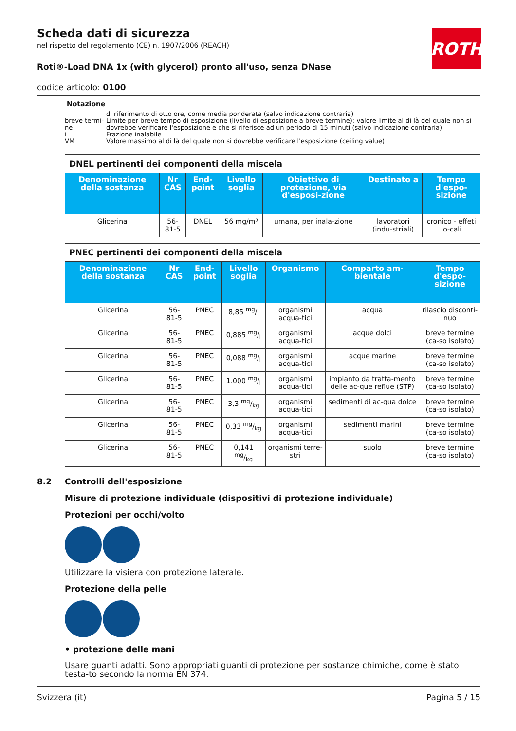ROTH
Scheda dati di sicurezza
nel rispetto del regolamento (CE) n. 1907/2006 (REACH)
Roti®-Load DNA 1x (with glycerol) pronto all'uso, senza DNase
codice articolo: 0100
Notazione
| | di riferimento di otto ore, come media ponderata (salvo indicazione contraria) |
| breve termi-ne | Limite per breve tempo di esposizione (livello di esposizione a breve termine): valore limite al di là del quale non si dovrebbe verificare l'esposizione e che si riferisce ad un periodo di 15 minuti (salvo indicazione contraria) |
| i | Frazione inalabile |
| VM | Valore massimo al di là del quale non si dovrebbe verificare l'esposizione (ceiling value) |
| DNEL pertinenti dei componenti della miscela | | | | | | |
| --- | --- | --- | --- | --- | --- | --- |
| Denominazione della sostanza | Nr CAS | End-point | Livello soglia | Obiettivo di protezione, via d'esposi-zione | Destinato a | Tempo d'espo-sizione |
| Glicerina | 56-81-5 | DNEL | 56 mg/m³ | umana, per inala-zione | lavoratori (indu-striali) | cronico - effeti lo-cali |
| PNEC pertinenti dei componenti della miscela | | | | | | |
| --- | --- | --- | --- | --- | --- | --- |
| Denominazione della sostanza | Nr CAS | End-point | Livello soglia | Organismo | Comparto am-bientale | Tempo d'espo-sizione |
| Glicerina | 56-81-5 | PNEC | 8,85 mg/l | organismi acqua-tici | acqua | rilascio disconti-nuo |
| Glicerina | 56-81-5 | PNEC | 0,885 mg/l | organismi acqua-tici | acque dolci | breve termine (ca-so isolato) |
| Glicerina | 56-81-5 | PNEC | 0,088 mg/l | organismi acqua-tici | acque marine | breve termine (ca-so isolato) |
| Glicerina | 56-81-5 | PNEC | 1.000 mg/l | organismi acqua-tici | impianto da tratta-mento delle ac-que reflue (STP) | breve termine (ca-so isolato) |
| Glicerina | 56-81-5 | PNEC | 3,3 mg/kg | organismi acqua-tici | sedimenti di ac-qua dolce | breve termine (ca-so isolato) |
| Glicerina | 56-81-5 | PNEC | 0,33 mg/kg | organismi acqua-tici | sedimenti marini | breve termine (ca-so isolato) |
| Glicerina | 56-81-5 | PNEC | 0,141 mg/kg | organismi terre-stri | suolo | breve termine (ca-so isolato) |
8.2 Controlli dell'esposizione
Misure di protezione individuale (dispositivi di protezione individuale)
Protezioni per occhi/volto
Utilizzare la visiera con protezione laterale.
Protezione della pelle
• protezione delle mani
Usare guanti adatti. Sono appropriati guanti di protezione per sostanze chimiche, come è stato testa-to secondo la norma EN 374.
Svizzera (it) Pagina 5 / 15